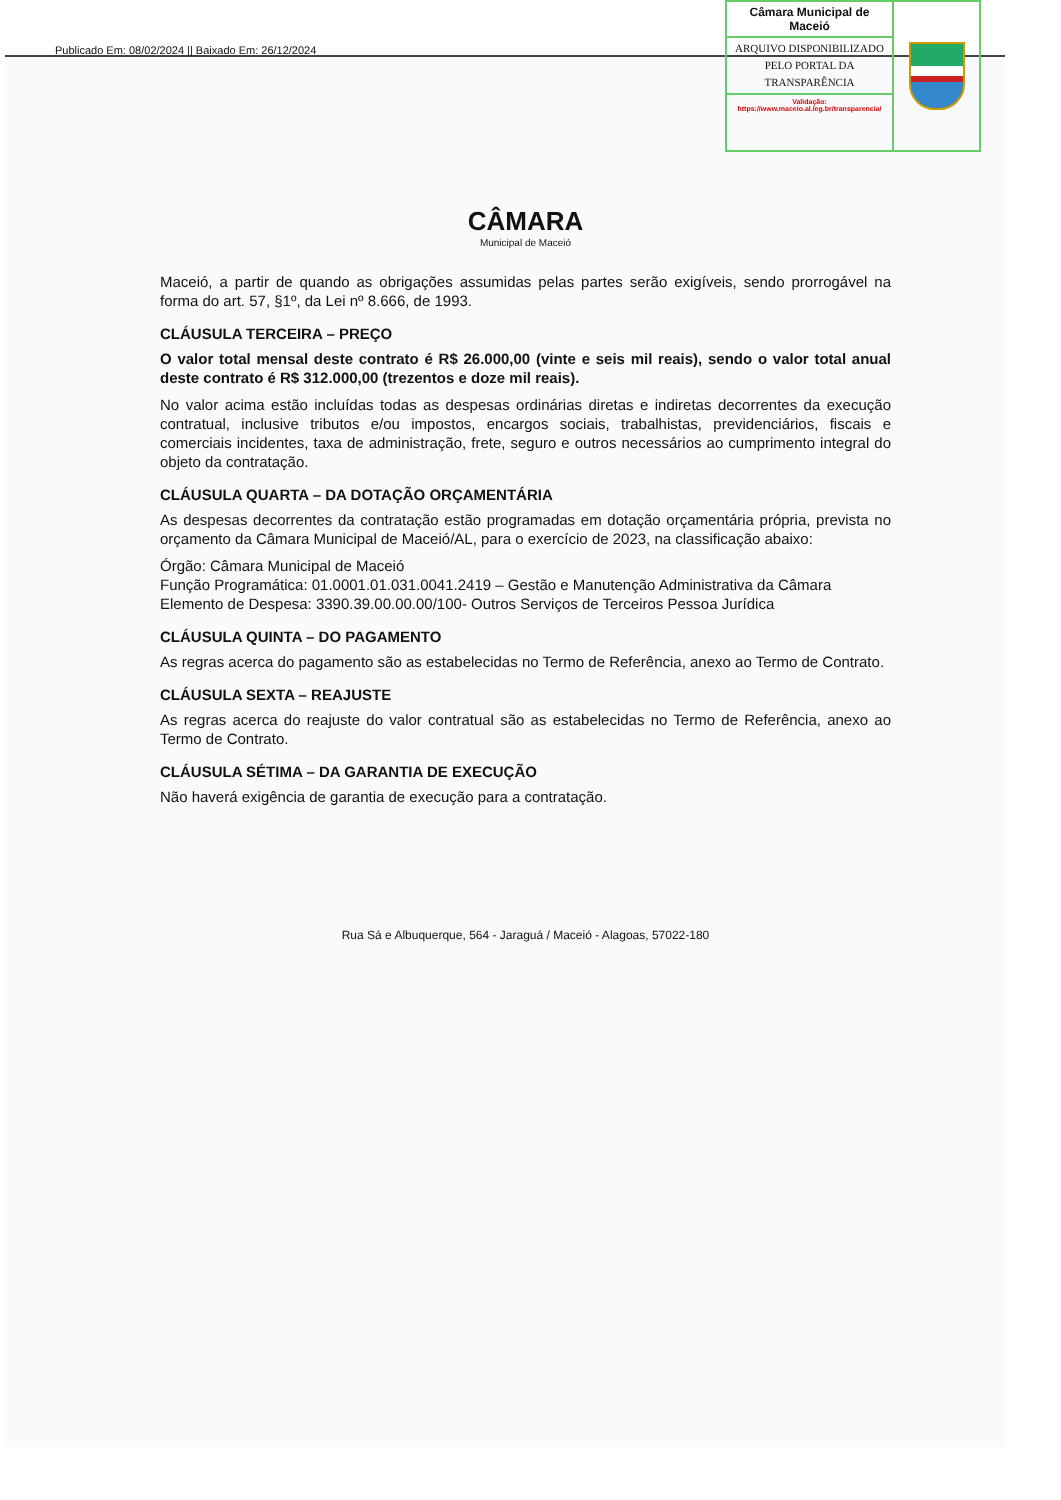Publicado Em: 08/02/2024 || Baixado Em: 26/12/2024
Câmara Municipal de Maceió
ARQUIVO DISPONIBILIZADO PELO PORTAL DA TRANSPARÊNCIA
Validação:
https://www.maceio.al.leg.br/transparencia/
CÂMARA
Municipal de Maceió
Maceió, a partir de quando as obrigações assumidas pelas partes serão exigíveis, sendo prorrogável na forma do art. 57, §1º, da Lei nº 8.666, de 1993.
CLÁUSULA TERCEIRA – PREÇO
O valor total mensal deste contrato é R$ 26.000,00 (vinte e seis mil reais), sendo o valor total anual deste contrato é R$ 312.000,00 (trezentos e doze mil reais).
No valor acima estão incluídas todas as despesas ordinárias diretas e indiretas decorrentes da execução contratual, inclusive tributos e/ou impostos, encargos sociais, trabalhistas, previdenciários, fiscais e comerciais incidentes, taxa de administração, frete, seguro e outros necessários ao cumprimento integral do objeto da contratação.
CLÁUSULA QUARTA – DA DOTAÇÃO ORÇAMENTÁRIA
As despesas decorrentes da contratação estão programadas em dotação orçamentária própria, prevista no orçamento da Câmara Municipal de Maceió/AL, para o exercício de 2023, na classificação abaixo:
Órgão: Câmara Municipal de Maceió
Função Programática: 01.0001.01.031.0041.2419 – Gestão e Manutenção Administrativa da Câmara
Elemento de Despesa: 3390.39.00.00.00/100- Outros Serviços de Terceiros Pessoa Jurídica
CLÁUSULA QUINTA – DO PAGAMENTO
As regras acerca do pagamento são as estabelecidas no Termo de Referência, anexo ao Termo de Contrato.
CLÁUSULA SEXTA – REAJUSTE
As regras acerca do reajuste do valor contratual são as estabelecidas no Termo de Referência, anexo ao Termo de Contrato.
CLÁUSULA SÉTIMA – DA GARANTIA DE EXECUÇÃO
Não haverá exigência de garantia de execução para a contratação.
Rua Sá e Albuquerque, 564 - Jaraguá / Maceió - Alagoas, 57022-180